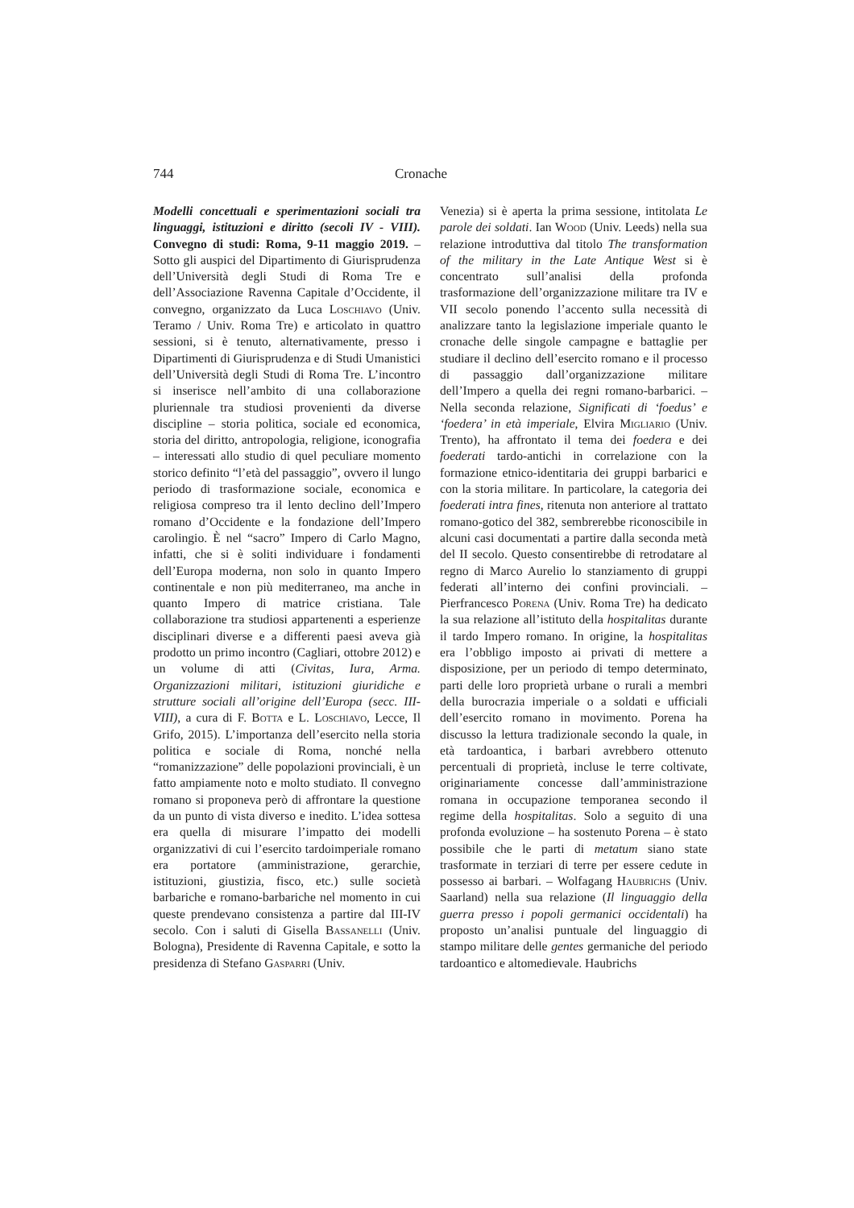744 Cronache
Modelli concettuali e sperimentazioni sociali tra linguaggi, istituzioni e diritto (secoli IV - VIII). Convegno di studi: Roma, 9-11 maggio 2019. – Sotto gli auspici del Dipartimento di Giurisprudenza dell’Università degli Studi di Roma Tre e dell’Associazione Ravenna Capitale d’Occidente, il convegno, organizzato da Luca Loschiavo (Univ. Teramo / Univ. Roma Tre) e articolato in quattro sessioni, si è tenuto, alternativamente, presso i Dipartimenti di Giurisprudenza e di Studi Umanistici dell’Università degli Studi di Roma Tre. L’incontro si inserisce nell’ambito di una collaborazione pluriennale tra studiosi provenienti da diverse discipline – storia politica, sociale ed economica, storia del diritto, antropologia, religione, iconografia – interessati allo studio di quel peculiare momento storico definito “l’età del passaggio”, ovvero il lungo periodo di trasformazione sociale, economica e religiosa compreso tra il lento declino dell’Impero romano d’Occidente e la fondazione dell’Impero carolingio. È nel “sacro” Impero di Carlo Magno, infatti, che si è soliti individuare i fondamenti dell’Europa moderna, non solo in quanto Impero continentale e non più mediterraneo, ma anche in quanto Impero di matrice cristiana. Tale collaborazione tra studiosi appartenenti a esperienze disciplinari diverse e a differenti paesi aveva già prodotto un primo incontro (Cagliari, ottobre 2012) e un volume di atti (Civitas, Iura, Arma. Organizzazioni militari, istituzioni giuridiche e strutture sociali all’origine dell’Europa (secc. III-VIII), a cura di F. Botta e L. Loschiavo, Lecce, Il Grifo, 2015). L’importanza dell’esercito nella storia politica e sociale di Roma, nonché nella “romanizzazione” delle popolazioni provinciali, è un fatto ampiamente noto e molto studiato. Il convegno romano si proponeva però di affrontare la questione da un punto di vista diverso e inedito. L’idea sottesa era quella di misurare l’impatto dei modelli organizzativi di cui l’esercito tardoimperiale romano era portatore (amministrazione, gerarchie, istituzioni, giustizia, fisco, etc.) sulle società barbariche e romano-barbariche nel momento in cui queste prendevano consistenza a partire dal III-IV secolo. Con i saluti di Gisella Bassanelli (Univ. Bologna), Presidente di Ravenna Capitale, e sotto la presidenza di Stefano Gasparri (Univ.
Venezia) si è aperta la prima sessione, intitolata Le parole dei soldati. Ian Wood (Univ. Leeds) nella sua relazione introduttiva dal titolo The transformation of the military in the Late Antique West si è concentrato sull’analisi della profonda trasformazione dell’organizzazione militare tra IV e VII secolo ponendo l’accento sulla necessità di analizzare tanto la legislazione imperiale quanto le cronache delle singole campagne e battaglie per studiare il declino dell’esercito romano e il processo di passaggio dall’organizzazione militare dell’Impero a quella dei regni romano-barbarici. – Nella seconda relazione, Significati di ‘foedus’ e ‘foedera’ in età imperiale, Elvira Migliario (Univ. Trento), ha affrontato il tema dei foedera e dei foederati tardo-antichi in correlazione con la formazione etnico-identitaria dei gruppi barbarici e con la storia militare. In particolare, la categoria dei foederati intra fines, ritenuta non anteriore al trattato romano-gotico del 382, sembrerebbe riconoscibile in alcuni casi documentati a partire dalla seconda metà del II secolo. Questo consentirebbe di retrodatare al regno di Marco Aurelio lo stanziamento di gruppi federati all’interno dei confini provinciali. – Pierfrancesco Porena (Univ. Roma Tre) ha dedicato la sua relazione all’istituto della hospitalitas durante il tardo Impero romano. In origine, la hospitalitas era l’obbligo imposto ai privati di mettere a disposizione, per un periodo di tempo determinato, parti delle loro proprietà urbane o rurali a membri della burocrazia imperiale o a soldati e ufficiali dell’esercito romano in movimento. Porena ha discusso la lettura tradizionale secondo la quale, in età tardoantica, i barbari avrebbero ottenuto percentuali di proprietà, incluse le terre coltivate, originariamente concesse dall’amministrazione romana in occupazione temporanea secondo il regime della hospitalitas. Solo a seguito di una profonda evoluzione – ha sostenuto Porena – è stato possibile che le parti di metatum siano state trasformate in terziari di terre per essere cedute in possesso ai barbari. – Wolfagang Haubrichs (Univ. Saarland) nella sua relazione (Il linguaggio della guerra presso i popoli germanici occidentali) ha proposto un’analisi puntuale del linguaggio di stampo militare delle gentes germaniche del periodo tardoantico e altomedievale. Haubrichs